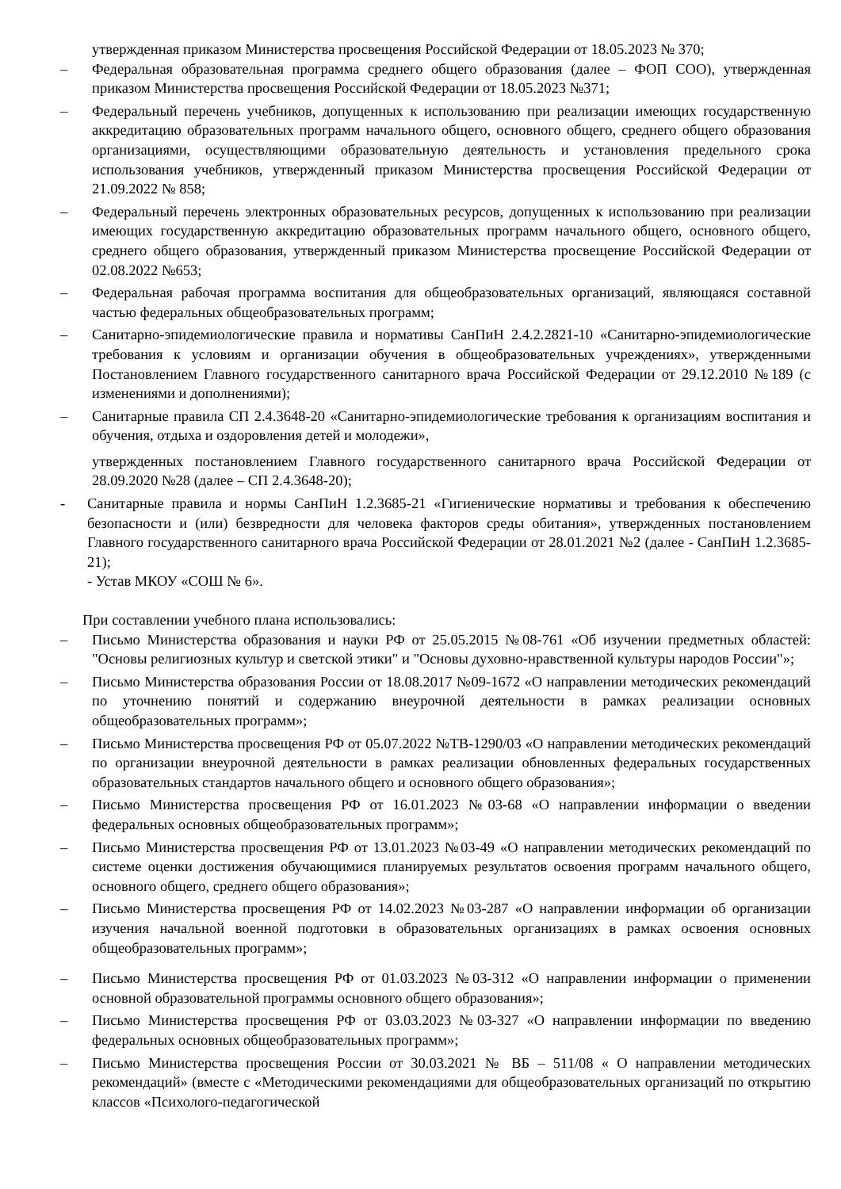утвержденная приказом Министерства просвещения Российской Федерации от 18.05.2023 № 370;
– Федеральная образовательная программа среднего общего образования (далее – ФОП СОО), утвержденная приказом Министерства просвещения Российской Федерации от 18.05.2023 №371;
– Федеральный перечень учебников, допущенных к использованию при реализации имеющих государственную аккредитацию образовательных программ начального общего, основного общего, среднего общего образования организациями, осуществляющими образовательную деятельность и установления предельного срока использования учебников, утвержденный приказом Министерства просвещения Российской Федерации от 21.09.2022 № 858;
– Федеральный перечень электронных образовательных ресурсов, допущенных к использованию при реализации имеющих государственную аккредитацию образовательных программ начального общего, основного общего, среднего общего образования, утвержденный приказом Министерства просвещение Российской Федерации от 02.08.2022 №653;
– Федеральная рабочая программа воспитания для общеобразовательных организаций, являющаяся составной частью федеральных общеобразовательных программ;
– Санитарно-эпидемиологические правила и нормативы СанПиН 2.4.2.2821-10 «Санитарно-эпидемиологические требования к условиям и организации обучения в общеобразовательных учреждениях», утвержденными Постановлением Главного государственного санитарного врача Российской Федерации от 29.12.2010 №189 (с изменениями и дополнениями);
– Санитарные правила СП 2.4.3648-20 «Санитарно-эпидемиологические требования к организациям воспитания и обучения, отдыха и оздоровления детей и молодежи»,
утвержденных постановлением Главного государственного санитарного врача Российской Федерации от 28.09.2020 №28 (далее – СП 2.4.3648-20);
- Санитарные правила и нормы СанПиН 1.2.3685-21 «Гигиенические нормативы и требования к обеспечению безопасности и (или) безвредности для человека факторов среды обитания», утвержденных постановлением Главного государственного санитарного врача Российской Федерации от 28.01.2021 №2 (далее - СанПиН 1.2.3685- 21);
- Устав МКОУ «СОШ № 6».
При составлении учебного плана использовались:
– Письмо Министерства образования и науки РФ от 25.05.2015 №08-761 «Об изучении предметных областей: "Основы религиозных культур и светской этики" и "Основы духовно-нравственной культуры народов России"»;
– Письмо Министерства образования России от 18.08.2017 №09-1672 «О направлении методических рекомендаций по уточнению понятий и содержанию внеурочной деятельности в рамках реализации основных общеобразовательных программ»;
– Письмо Министерства просвещения РФ от 05.07.2022 №ТВ-1290/03 «О направлении методических рекомендаций по организации внеурочной деятельности в рамках реализации обновленных федеральных государственных образовательных стандартов начального общего и основного общего образования»;
– Письмо Министерства просвещения РФ от 16.01.2023 №03-68 «О направлении информации о введении федеральных основных общеобразовательных программ»;
– Письмо Министерства просвещения РФ от 13.01.2023 №03-49 «О направлении методических рекомендаций по системе оценки достижения обучающимися планируемых результатов освоения программ начального общего, основного общего, среднего общего образования»;
– Письмо Министерства просвещения РФ от 14.02.2023 №03-287 «О направлении информации об организации изучения начальной военной подготовки в образовательных организациях в рамках освоения основных общеобразовательных программ»;
– Письмо Министерства просвещения РФ от 01.03.2023 №03-312 «О направлении информации о применении основной образовательной программы основного общего образования»;
– Письмо Министерства просвещения РФ от 03.03.2023 №03-327 «О направлении информации по введению федеральных основных общеобразовательных программ»;
– Письмо Министерства просвещения России от 30.03.2021 № ВБ – 511/08 « О направлении методических рекомендаций» (вместе с «Методическими рекомендациями для общеобразовательных организаций по открытию классов «Психолого-педагогической